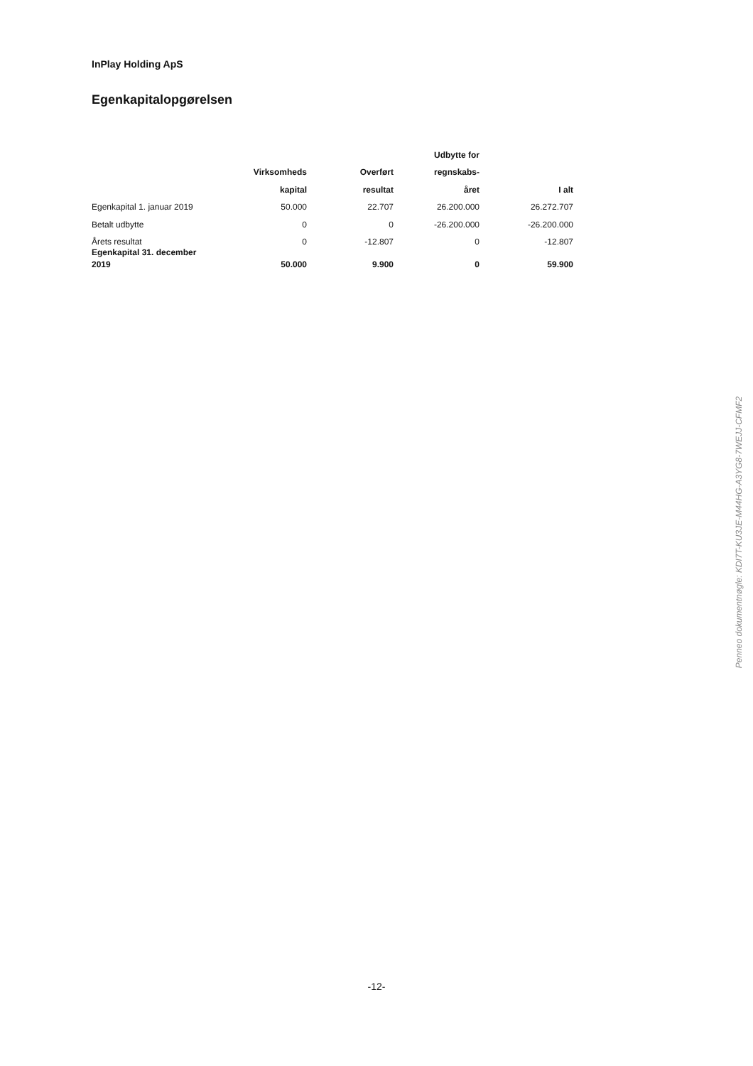InPlay Holding ApS
Egenkapitalopgørelsen
| | | | Udbytte for | |
| --- | --- | --- | --- | --- |
| | Virksomheds | Overført | regnskabs- | |
| | kapital | resultat | året | I alt |
| Egenkapital 1. januar 2019 | 50.000 | 22.707 | 26.200.000 | 26.272.707 |
| Betalt udbytte | 0 | 0 | -26.200.000 | -26.200.000 |
| Årets resultat | 0 | -12.807 | 0 | -12.807 |
| Egenkapital 31. december 2019 | 50.000 | 9.900 | 0 | 59.900 |
-12-
Penneo dokumentnøgle: KDI7T-KU3JE-M44HG-A3YG8-7WEJJ-CFMF2